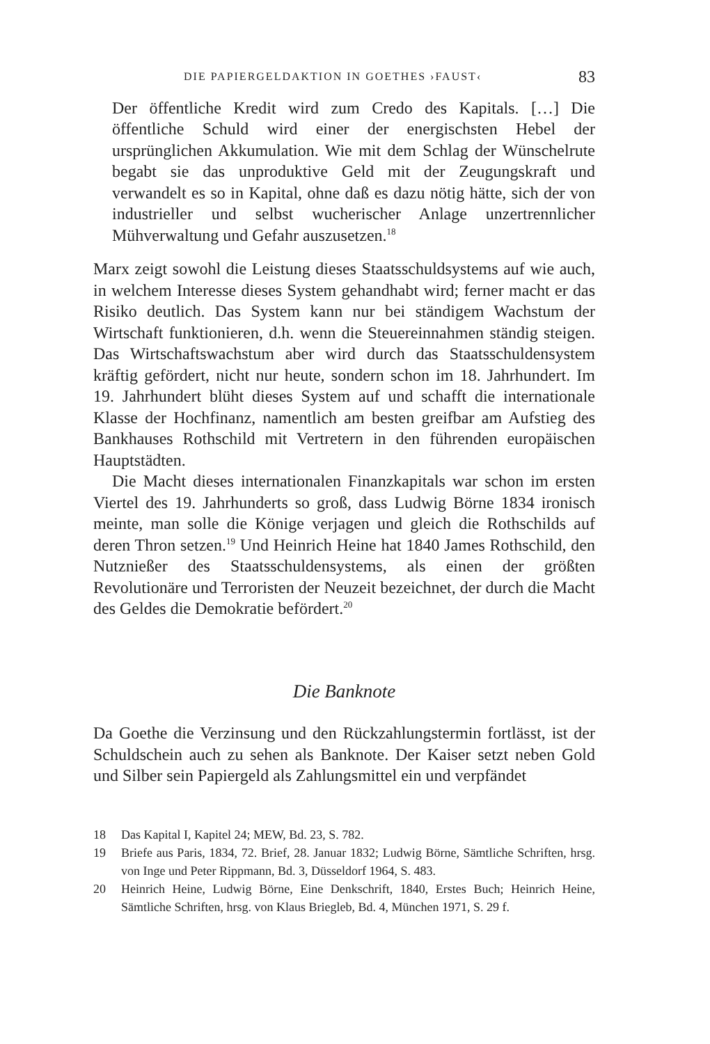DIE PAPIERGELDAKTION IN GOETHES ›FAUST‹ 83
Der öffentliche Kredit wird zum Credo des Kapitals. […] Die öffentliche Schuld wird einer der energischsten Hebel der ursprünglichen Akkumulation. Wie mit dem Schlag der Wünschelrute begabt sie das unproduktive Geld mit der Zeugungskraft und verwandelt es so in Kapital, ohne daß es dazu nötig hätte, sich der von industrieller und selbst wucherischer Anlage unzertrennlicher Mühverwaltung und Gefahr auszusetzen.<sup>18</sup>
Marx zeigt sowohl die Leistung dieses Staatsschuldsystems auf wie auch, in welchem Interesse dieses System gehandhabt wird; ferner macht er das Risiko deutlich. Das System kann nur bei ständigem Wachstum der Wirtschaft funktionieren, d.h. wenn die Steuereinnahmen ständig steigen. Das Wirtschaftswachstum aber wird durch das Staatsschuldensystem kräftig gefördert, nicht nur heute, sondern schon im 18. Jahrhundert. Im 19. Jahrhundert blüht dieses System auf und schafft die internationale Klasse der Hochfinanz, namentlich am besten greifbar am Aufstieg des Bankhauses Rothschild mit Vertretern in den führenden europäischen Hauptstädten.
Die Macht dieses internationalen Finanzkapitals war schon im ersten Viertel des 19. Jahrhunderts so groß, dass Ludwig Börne 1834 ironisch meinte, man solle die Könige verjagen und gleich die Rothschilds auf deren Thron setzen.<sup>19</sup> Und Heinrich Heine hat 1840 James Rothschild, den Nutznießer des Staatsschuldensystems, als einen der größten Revolutionäre und Terroristen der Neuzeit bezeichnet, der durch die Macht des Geldes die Demokratie befördert.<sup>20</sup>
Die Banknote
Da Goethe die Verzinsung und den Rückzahlungstermin fortlässt, ist der Schuldschein auch zu sehen als Banknote. Der Kaiser setzt neben Gold und Silber sein Papiergeld als Zahlungsmittel ein und verpfändet
18 Das Kapital I, Kapitel 24; MEW, Bd. 23, S. 782.
19 Briefe aus Paris, 1834, 72. Brief, 28. Januar 1832; Ludwig Börne, Sämtliche Schriften, hrsg. von Inge und Peter Rippmann, Bd. 3, Düsseldorf 1964, S. 483.
20 Heinrich Heine, Ludwig Börne, Eine Denkschrift, 1840, Erstes Buch; Heinrich Heine, Sämtliche Schriften, hrsg. von Klaus Briegleb, Bd. 4, München 1971, S. 29 f.